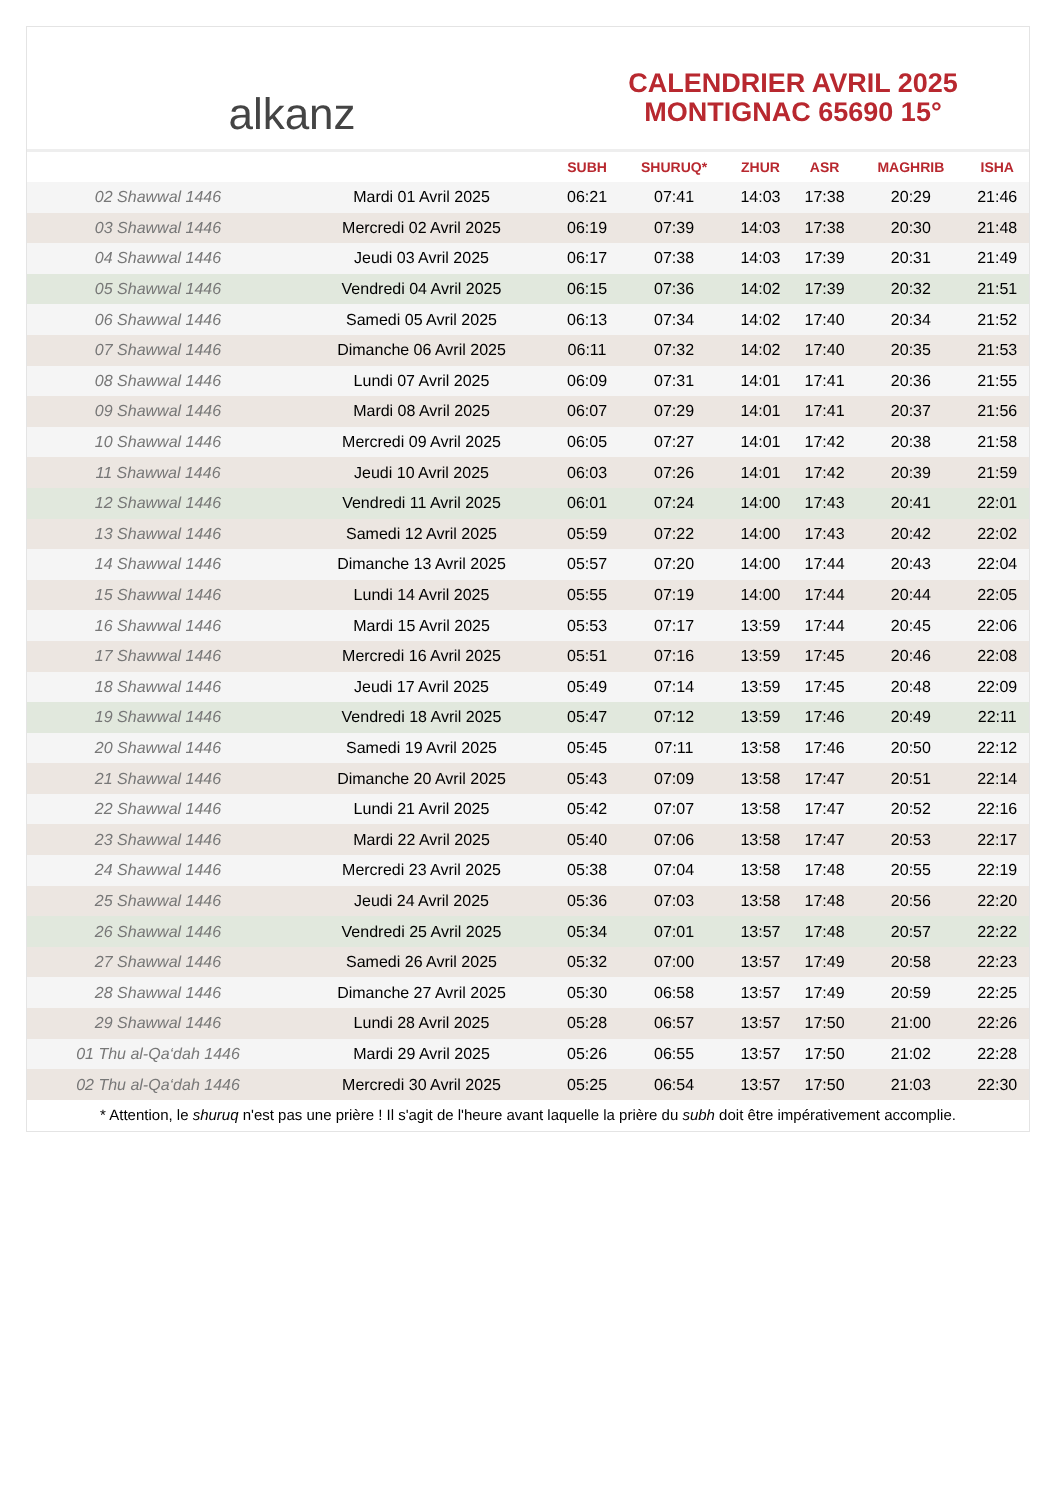alkanz
CALENDRIER AVRIL 2025
MONTIGNAC 65690 15°
| | | SUBH | SHURUQ* | ZHUR | ASR | MAGHRIB | ISHA |
| --- | --- | --- | --- | --- | --- | --- | --- |
| 02 Shawwal 1446 | Mardi 01 Avril 2025 | 06:21 | 07:41 | 14:03 | 17:38 | 20:29 | 21:46 |
| 03 Shawwal 1446 | Mercredi 02 Avril 2025 | 06:19 | 07:39 | 14:03 | 17:38 | 20:30 | 21:48 |
| 04 Shawwal 1446 | Jeudi 03 Avril 2025 | 06:17 | 07:38 | 14:03 | 17:39 | 20:31 | 21:49 |
| 05 Shawwal 1446 | Vendredi 04 Avril 2025 | 06:15 | 07:36 | 14:02 | 17:39 | 20:32 | 21:51 |
| 06 Shawwal 1446 | Samedi 05 Avril 2025 | 06:13 | 07:34 | 14:02 | 17:40 | 20:34 | 21:52 |
| 07 Shawwal 1446 | Dimanche 06 Avril 2025 | 06:11 | 07:32 | 14:02 | 17:40 | 20:35 | 21:53 |
| 08 Shawwal 1446 | Lundi 07 Avril 2025 | 06:09 | 07:31 | 14:01 | 17:41 | 20:36 | 21:55 |
| 09 Shawwal 1446 | Mardi 08 Avril 2025 | 06:07 | 07:29 | 14:01 | 17:41 | 20:37 | 21:56 |
| 10 Shawwal 1446 | Mercredi 09 Avril 2025 | 06:05 | 07:27 | 14:01 | 17:42 | 20:38 | 21:58 |
| 11 Shawwal 1446 | Jeudi 10 Avril 2025 | 06:03 | 07:26 | 14:01 | 17:42 | 20:39 | 21:59 |
| 12 Shawwal 1446 | Vendredi 11 Avril 2025 | 06:01 | 07:24 | 14:00 | 17:43 | 20:41 | 22:01 |
| 13 Shawwal 1446 | Samedi 12 Avril 2025 | 05:59 | 07:22 | 14:00 | 17:43 | 20:42 | 22:02 |
| 14 Shawwal 1446 | Dimanche 13 Avril 2025 | 05:57 | 07:20 | 14:00 | 17:44 | 20:43 | 22:04 |
| 15 Shawwal 1446 | Lundi 14 Avril 2025 | 05:55 | 07:19 | 14:00 | 17:44 | 20:44 | 22:05 |
| 16 Shawwal 1446 | Mardi 15 Avril 2025 | 05:53 | 07:17 | 13:59 | 17:44 | 20:45 | 22:06 |
| 17 Shawwal 1446 | Mercredi 16 Avril 2025 | 05:51 | 07:16 | 13:59 | 17:45 | 20:46 | 22:08 |
| 18 Shawwal 1446 | Jeudi 17 Avril 2025 | 05:49 | 07:14 | 13:59 | 17:45 | 20:48 | 22:09 |
| 19 Shawwal 1446 | Vendredi 18 Avril 2025 | 05:47 | 07:12 | 13:59 | 17:46 | 20:49 | 22:11 |
| 20 Shawwal 1446 | Samedi 19 Avril 2025 | 05:45 | 07:11 | 13:58 | 17:46 | 20:50 | 22:12 |
| 21 Shawwal 1446 | Dimanche 20 Avril 2025 | 05:43 | 07:09 | 13:58 | 17:47 | 20:51 | 22:14 |
| 22 Shawwal 1446 | Lundi 21 Avril 2025 | 05:42 | 07:07 | 13:58 | 17:47 | 20:52 | 22:16 |
| 23 Shawwal 1446 | Mardi 22 Avril 2025 | 05:40 | 07:06 | 13:58 | 17:47 | 20:53 | 22:17 |
| 24 Shawwal 1446 | Mercredi 23 Avril 2025 | 05:38 | 07:04 | 13:58 | 17:48 | 20:55 | 22:19 |
| 25 Shawwal 1446 | Jeudi 24 Avril 2025 | 05:36 | 07:03 | 13:58 | 17:48 | 20:56 | 22:20 |
| 26 Shawwal 1446 | Vendredi 25 Avril 2025 | 05:34 | 07:01 | 13:57 | 17:48 | 20:57 | 22:22 |
| 27 Shawwal 1446 | Samedi 26 Avril 2025 | 05:32 | 07:00 | 13:57 | 17:49 | 20:58 | 22:23 |
| 28 Shawwal 1446 | Dimanche 27 Avril 2025 | 05:30 | 06:58 | 13:57 | 17:49 | 20:59 | 22:25 |
| 29 Shawwal 1446 | Lundi 28 Avril 2025 | 05:28 | 06:57 | 13:57 | 17:50 | 21:00 | 22:26 |
| 01 Thu al-Qa‘dah 1446 | Mardi 29 Avril 2025 | 05:26 | 06:55 | 13:57 | 17:50 | 21:02 | 22:28 |
| 02 Thu al-Qa‘dah 1446 | Mercredi 30 Avril 2025 | 05:25 | 06:54 | 13:57 | 17:50 | 21:03 | 22:30 |
* Attention, le shuruq n'est pas une prière ! Il s'agit de l'heure avant laquelle la prière du subh doit être impérativement accomplie.